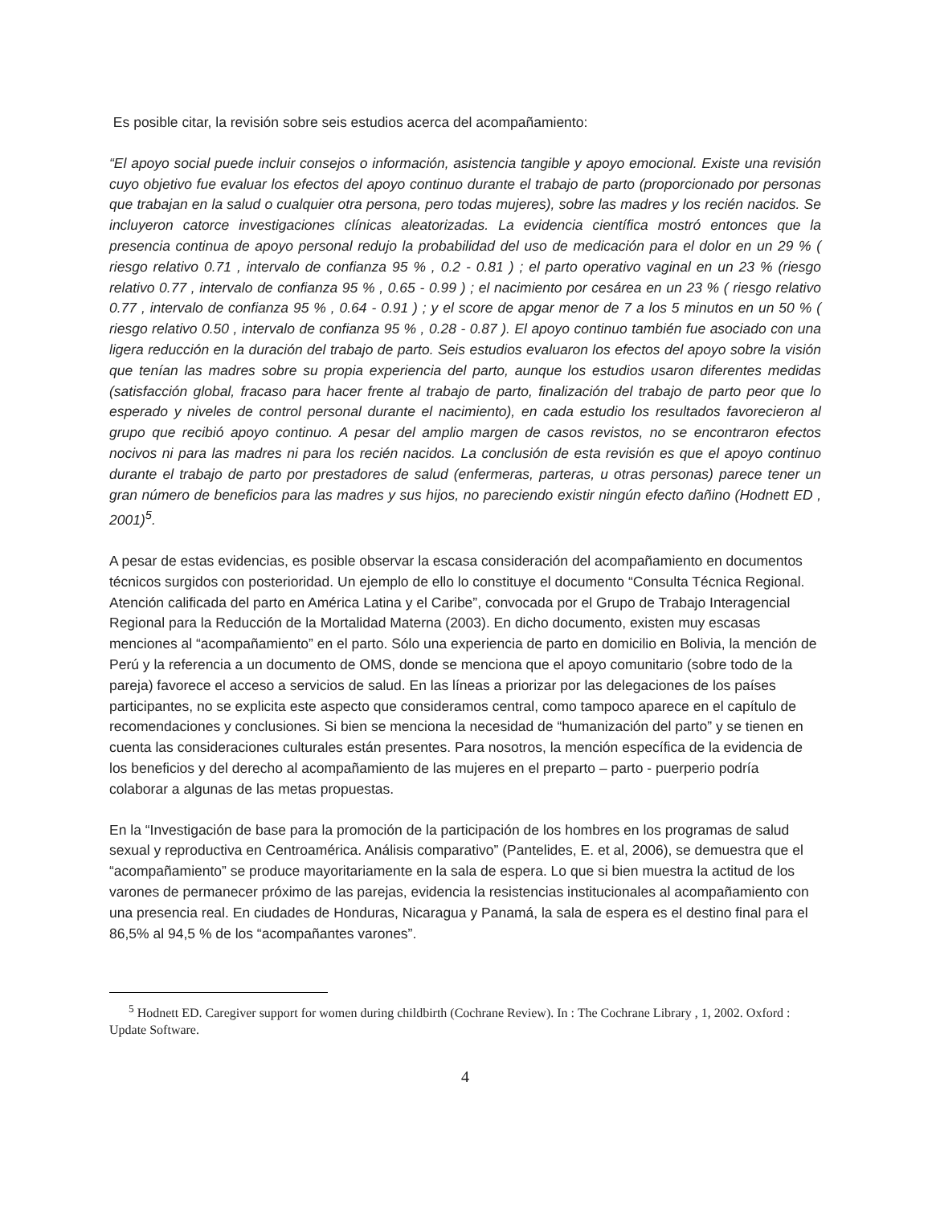Es posible citar, la revisión sobre seis estudios acerca del acompañamiento:
“El apoyo social puede incluir consejos o información, asistencia tangible y apoyo emocional. Existe una revisión cuyo objetivo fue evaluar los efectos del apoyo continuo durante el trabajo de parto (proporcionado por personas que trabajan en la salud o cualquier otra persona, pero todas mujeres), sobre las madres y los recién nacidos. Se incluyeron catorce investigaciones clínicas aleatorizadas. La evidencia científica mostró entonces que la presencia continua de apoyo personal redujo la probabilidad del uso de medicación para el dolor en un 29 % ( riesgo relativo 0.71 , intervalo de confianza 95 % , 0.2 - 0.81 ) ; el parto operativo vaginal en un 23 % (riesgo relativo 0.77 , intervalo de confianza 95 % , 0.65 - 0.99 ) ; el nacimiento por cesárea en un 23 % ( riesgo relativo 0.77 , intervalo de confianza 95 % , 0.64 - 0.91 ) ; y el score de apgar menor de 7 a los 5 minutos en un 50 % ( riesgo relativo 0.50 , intervalo de confianza 95 % , 0.28 - 0.87 ). El apoyo continuo también fue asociado con una ligera reducción en la duración del trabajo de parto. Seis estudios evaluaron los efectos del apoyo sobre la visión que tenían las madres sobre su propia experiencia del parto, aunque los estudios usaron diferentes medidas (satisfacción global, fracaso para hacer frente al trabajo de parto, finalización del trabajo de parto peor que lo esperado y niveles de control personal durante el nacimiento), en cada estudio los resultados favorecieron al grupo que recibió apoyo continuo. A pesar del amplio margen de casos revistos, no se encontraron efectos nocivos ni para las madres ni para los recién nacidos. La conclusión de esta revisión es que el apoyo continuo durante el trabajo de parto por prestadores de salud (enfermeras, parteras, u otras personas) parece tener un gran número de beneficios para las madres y sus hijos, no pareciendo existir ningún efecto dañino (Hodnett ED , 2001)<sup>5</sup>.
A pesar de estas evidencias, es posible observar la escasa consideración del acompañamiento en documentos técnicos surgidos con posterioridad. Un ejemplo de ello lo constituye el documento “Consulta Técnica Regional. Atención calificada del parto en América Latina y el Caribe”, convocada por el Grupo de Trabajo Interagencial Regional para la Reducción de la Mortalidad Materna (2003). En dicho documento, existen muy escasas menciones al “acompañamiento” en el parto. Sólo una experiencia de parto en domicilio en Bolivia, la mención de Perú y la referencia a un documento de OMS, donde se menciona que el apoyo comunitario (sobre todo de la pareja) favorece el acceso a servicios de salud. En las líneas a priorizar por las delegaciones de los países participantes, no se explicita este aspecto que consideramos central, como tampoco aparece en el capítulo de recomendaciones y conclusiones. Si bien se menciona la necesidad de “humanización del parto” y se tienen en cuenta las consideraciones culturales están presentes. Para nosotros, la mención específica de la evidencia de los beneficios y del derecho al acompañamiento de las mujeres en el preparto – parto - puerperio podría colaborar a algunas de las metas propuestas.
En la “Investigación de base para la promoción de la participación de los hombres en los programas de salud sexual y reproductiva en Centroamérica. Análisis comparativo” (Pantelides, E. et al, 2006), se demuestra que el “acompañamiento” se produce mayoritariamente en la sala de espera. Lo que si bien muestra la actitud de los varones de permanecer próximo de las parejas, evidencia la resistencias institucionales al acompañamiento con una presencia real. En ciudades de Honduras, Nicaragua y Panamá, la sala de espera es el destino final para el 86,5% al 94,5 % de los “acompañantes varones”.
<sup>5</sup> Hodnett ED. Caregiver support for women during childbirth (Cochrane Review). In : The Cochrane Library , 1, 2002. Oxford : Update Software.
4